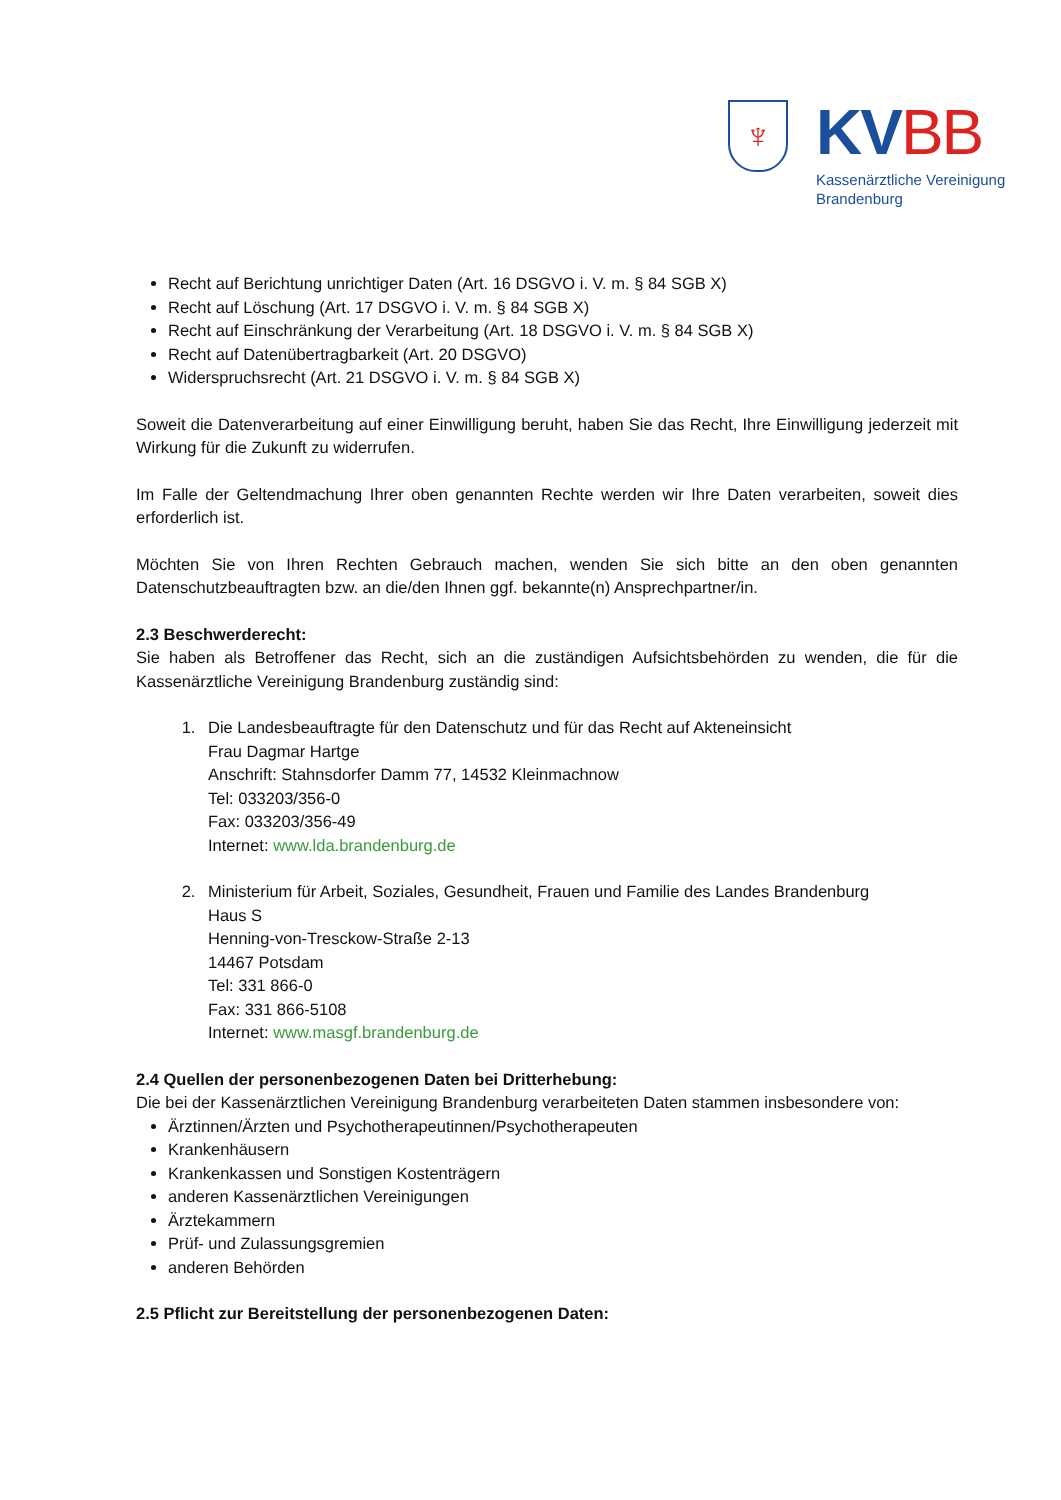♆
KV BB
Kassenärztliche Vereinigung
Brandenburg
Recht auf Berichtung unrichtiger Daten (Art. 16 DSGVO i. V. m. § 84 SGB X)
Recht auf Löschung (Art. 17 DSGVO i. V. m. § 84 SGB X)
Recht auf Einschränkung der Verarbeitung (Art. 18 DSGVO i. V. m. § 84 SGB X)
Recht auf Datenübertragbarkeit (Art. 20 DSGVO)
Widerspruchsrecht (Art. 21 DSGVO i. V. m. § 84 SGB X)
Soweit die Datenverarbeitung auf einer Einwilligung beruht, haben Sie das Recht, Ihre Einwilligung jederzeit mit Wirkung für die Zukunft zu widerrufen.
Im Falle der Geltendmachung Ihrer oben genannten Rechte werden wir Ihre Daten verarbeiten, soweit dies erforderlich ist.
Möchten Sie von Ihren Rechten Gebrauch machen, wenden Sie sich bitte an den oben genannten Datenschutzbeauftragten bzw. an die/den Ihnen ggf. bekannte(n) Ansprechpartner/in.
2.3 Beschwerderecht:
Sie haben als Betroffener das Recht, sich an die zuständigen Aufsichtsbehörden zu wenden, die für die Kassenärztliche Vereinigung Brandenburg zuständig sind:
1. Die Landesbeauftragte für den Datenschutz und für das Recht auf Akteneinsicht
Frau Dagmar Hartge
Anschrift: Stahnsdorfer Damm 77, 14532 Kleinmachnow
Tel: 033203/356-0
Fax: 033203/356-49
Internet: www.lda.brandenburg.de
2. Ministerium für Arbeit, Soziales, Gesundheit, Frauen und Familie des Landes Brandenburg
Haus S
Henning-von-Tresckow-Straße 2-13
14467 Potsdam
Tel: 331 866-0
Fax: 331 866-5108
Internet: www.masgf.brandenburg.de
2.4 Quellen der personenbezogenen Daten bei Dritterhebung:
Die bei der Kassenärztlichen Vereinigung Brandenburg verarbeiteten Daten stammen insbesondere von:
Ärztinnen/Ärzten und Psychotherapeutinnen/Psychotherapeuten
Krankenhäusern
Krankenkassen und Sonstigen Kostenträgern
anderen Kassenärztlichen Vereinigungen
Ärztekammern
Prüf- und Zulassungsgremien
anderen Behörden
2.5 Pflicht zur Bereitstellung der personenbezogenen Daten: